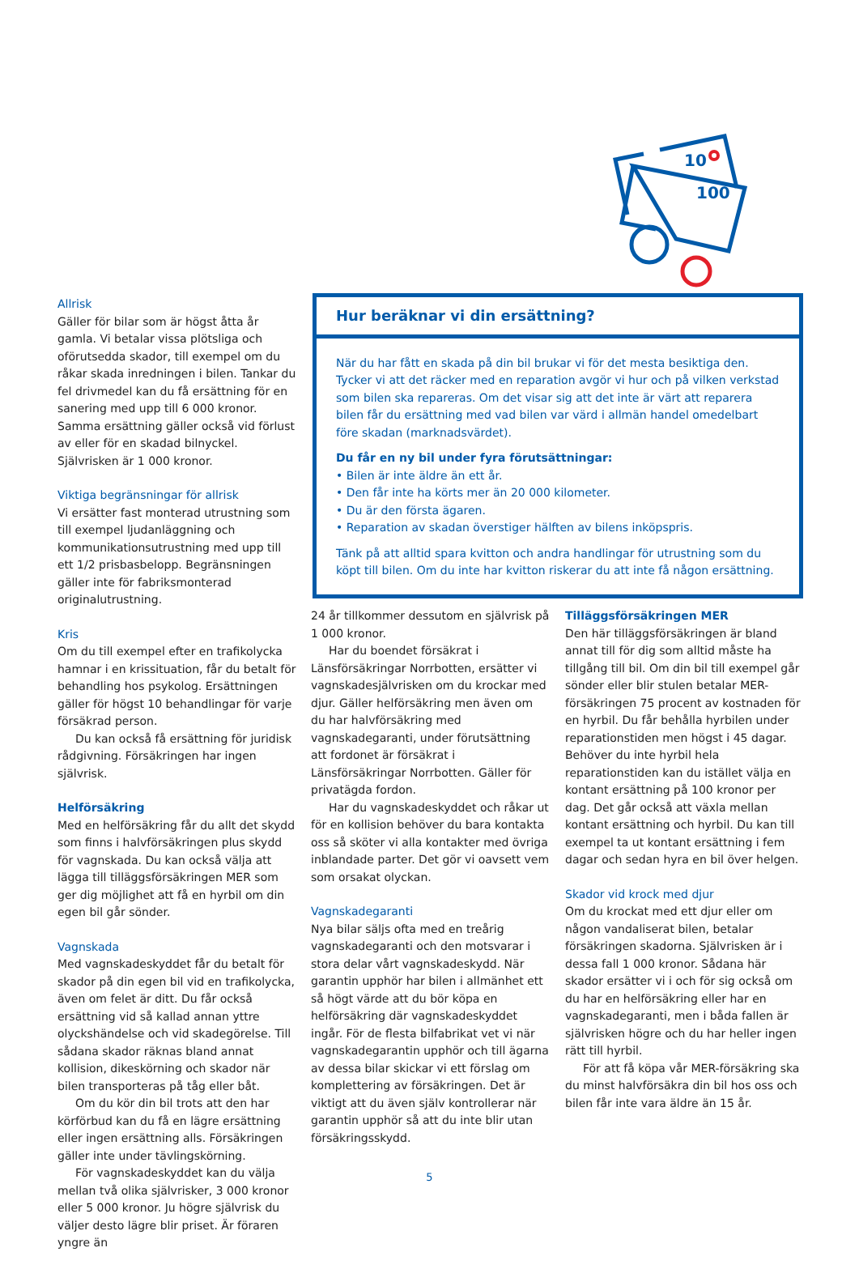10
100
Allrisk
Gäller för bilar som är högst åtta år gamla. Vi betalar vissa plötsliga och oförutsedda skador, till exempel om du råkar skada inredningen i bilen. Tankar du fel drivmedel kan du få ersättning för en sanering med upp till 6 000 kronor. Samma ersättning gäller också vid förlust av eller för en skadad bilnyckel. Självrisken är 1 000 kronor.
Viktiga begränsningar för allrisk
Vi ersätter fast monterad utrustning som till exempel ljudanläggning och kommunikationsutrustning med upp till ett 1/2 prisbasbelopp. Begränsningen gäller inte för fabriksmonterad originalutrustning.
Kris
Om du till exempel efter en trafikolycka hamnar i en krissituation, får du betalt för behandling hos psykolog. Ersättningen gäller för högst 10 behandlingar för varje försäkrad person.
Du kan också få ersättning för juridisk rådgivning. Försäkringen har ingen självrisk.
Helförsäkring
Med en helförsäkring får du allt det skydd som finns i halvförsäkringen plus skydd för vagnskada. Du kan också välja att lägga till tilläggsförsäkringen MER som ger dig möjlighet att få en hyrbil om din egen bil går sönder.
Vagnskada
Med vagnskadeskyddet får du betalt för skador på din egen bil vid en trafikolycka, även om felet är ditt. Du får också ersättning vid så kallad annan yttre olyckshändelse och vid skadegörelse. Till sådana skador räknas bland annat kollision, dikeskörning och skador när bilen transporteras på tåg eller båt.
Om du kör din bil trots att den har körförbud kan du få en lägre ersättning eller ingen ersättning alls. Försäkringen gäller inte under tävlingskörning.
För vagnskadeskyddet kan du välja mellan två olika självrisker, 3 000 kronor eller 5 000 kronor. Ju högre självrisk du väljer desto lägre blir priset. Är föraren yngre än
Hur beräknar vi din ersättning?
När du har fått en skada på din bil brukar vi för det mesta besiktiga den. Tycker vi att det räcker med en reparation avgör vi hur och på vilken verkstad som bilen ska repareras. Om det visar sig att det inte är värt att reparera bilen får du ersättning med vad bilen var värd i allmän handel omedelbart före skadan (marknadsvärdet).
Du får en ny bil under fyra förutsättningar:
• Bilen är inte äldre än ett år.
• Den får inte ha körts mer än 20 000 kilometer.
• Du är den första ägaren.
• Reparation av skadan överstiger hälften av bilens inköpspris.
Tänk på att alltid spara kvitton och andra handlingar för utrustning som du köpt till bilen. Om du inte har kvitton riskerar du att inte få någon ersättning.
24 år tillkommer dessutom en självrisk på 1 000 kronor.
Har du boendet försäkrat i Länsförsäkringar Norrbotten, ersätter vi vagnskadesjälvrisken om du krockar med djur. Gäller helförsäkring men även om du har halvförsäkring med vagnskadegaranti, under förutsättning att fordonet är försäkrat i Länsförsäkringar Norrbotten. Gäller för privatägda fordon.
Har du vagnskadeskyddet och råkar ut för en kollision behöver du bara kontakta oss så sköter vi alla kontakter med övriga inblandade parter. Det gör vi oavsett vem som orsakat olyckan.
Vagnskadegaranti
Nya bilar säljs ofta med en treårig vagnskadegaranti och den motsvarar i stora delar vårt vagnskadeskydd. När garantin upphör har bilen i allmänhet ett så högt värde att du bör köpa en helförsäkring där vagnskadeskyddet ingår. För de flesta bilfabrikat vet vi när vagnskadegarantin upphör och till ägarna av dessa bilar skickar vi ett förslag om komplettering av försäkringen. Det är viktigt att du även själv kontrollerar när garantin upphör så att du inte blir utan försäkringsskydd.
Tilläggsförsäkringen MER
Den här tilläggsförsäkringen är bland annat till för dig som alltid måste ha tillgång till bil. Om din bil till exempel går sönder eller blir stulen betalar MER-försäkringen 75 procent av kostnaden för en hyrbil. Du får behålla hyrbilen under reparationstiden men högst i 45 dagar. Behöver du inte hyrbil hela reparationstiden kan du istället välja en kontant ersättning på 100 kronor per dag. Det går också att växla mellan kontant ersättning och hyrbil. Du kan till exempel ta ut kontant ersättning i fem dagar och sedan hyra en bil över helgen.
Skador vid krock med djur
Om du krockat med ett djur eller om någon vandaliserat bilen, betalar försäkringen skadorna. Självrisken är i dessa fall 1 000 kronor. Sådana här skador ersätter vi i och för sig också om du har en helförsäkring eller har en vagnskadegaranti, men i båda fallen är självrisken högre och du har heller ingen rätt till hyrbil.
För att få köpa vår MER-försäkring ska du minst halvförsäkra din bil hos oss och bilen får inte vara äldre än 15 år.
5